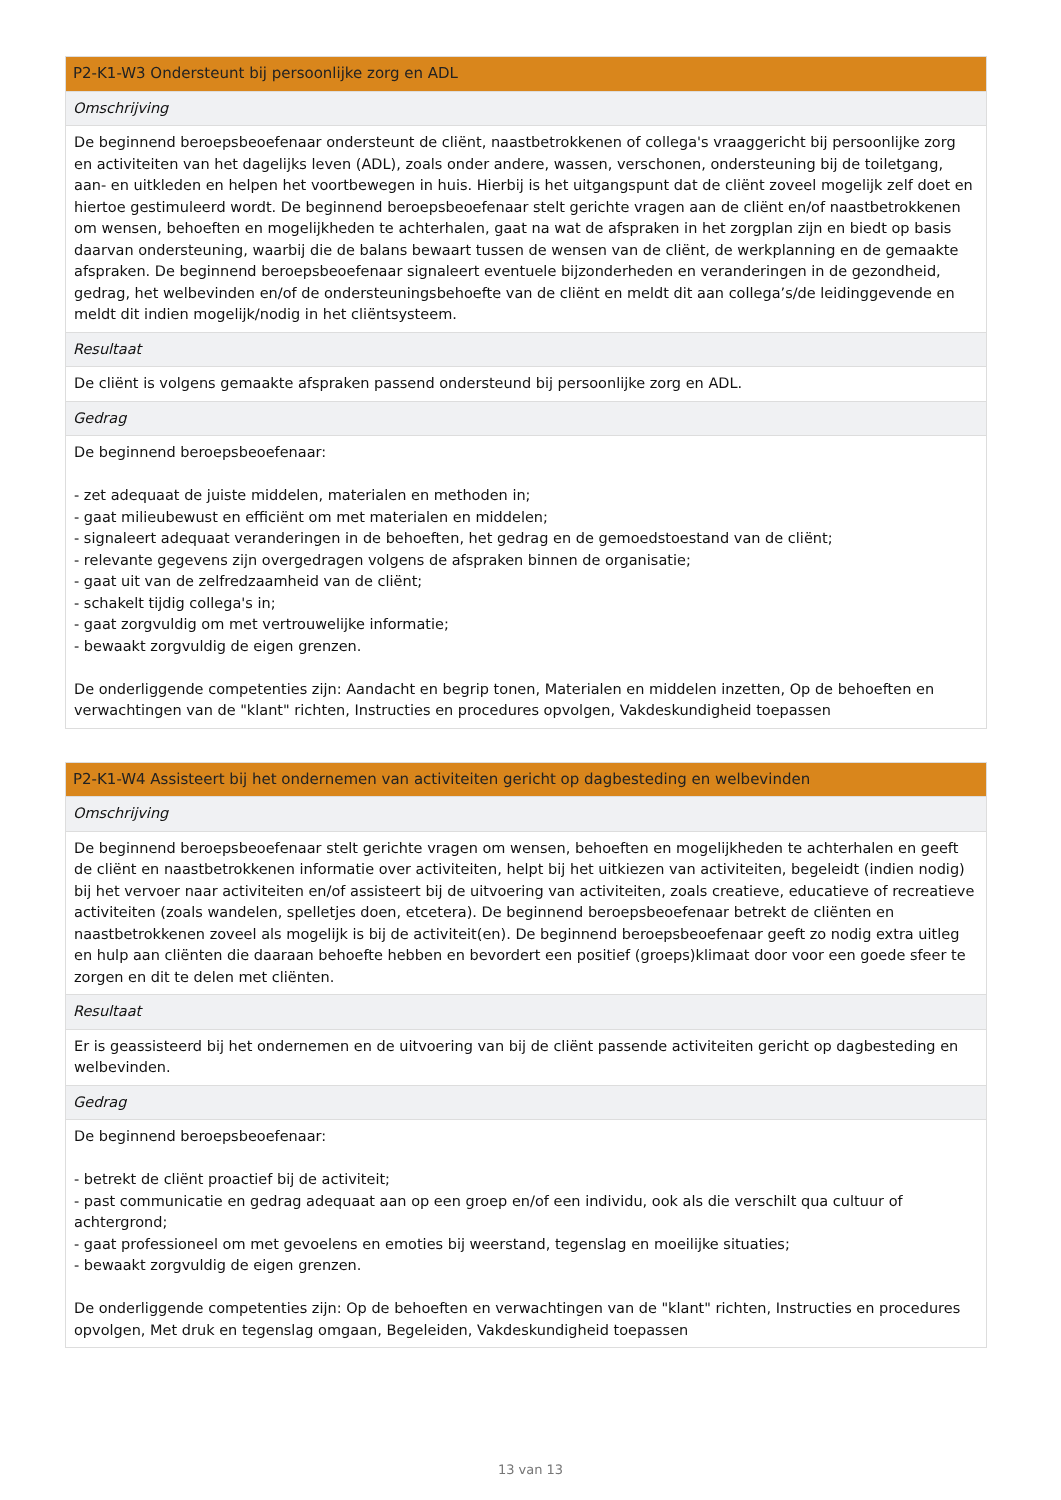| P2-K1-W3 Ondersteunt bij persoonlijke zorg en ADL |
| --- |
| Omschrijving |
| De beginnend beroepsbeoefenaar ondersteunt de cliënt, naastbetrokkenen of collega's vraaggericht bij persoonlijke zorg en activiteiten van het dagelijks leven (ADL), zoals onder andere, wassen, verschonen, ondersteuning bij de toiletgang, aan- en uitkleden en helpen het voortbewegen in huis. Hierbij is het uitgangspunt dat de cliënt zoveel mogelijk zelf doet en hiertoe gestimuleerd wordt. De beginnend beroepsbeoefenaar stelt gerichte vragen aan de cliënt en/of naastbetrokkenen om wensen, behoeften en mogelijkheden te achterhalen, gaat na wat de afspraken in het zorgplan zijn en biedt op basis daarvan ondersteuning, waarbij die de balans bewaart tussen de wensen van de cliënt, de werkplanning en de gemaakte afspraken. De beginnend beroepsbeoefenaar signaleert eventuele bijzonderheden en veranderingen in de gezondheid, gedrag, het welbevinden en/of de ondersteuningsbehoefte van de cliënt en meldt dit aan collega’s/de leidinggevende en meldt dit indien mogelijk/nodig in het cliëntsysteem. |
| Resultaat |
| De cliënt is volgens gemaakte afspraken passend ondersteund bij persoonlijke zorg en ADL. |
| Gedrag |
| De beginnend beroepsbeoefenaar: - zet adequaat de juiste middelen, materialen en methoden in; - gaat milieubewust en efficiënt om met materialen en middelen; - signaleert adequaat veranderingen in de behoeften, het gedrag en de gemoedstoestand van de cliënt; - relevante gegevens zijn overgedragen volgens de afspraken binnen de organisatie; - gaat uit van de zelfredzaamheid van de cliënt; - schakelt tijdig collega's in; - gaat zorgvuldig om met vertrouwelijke informatie; - bewaakt zorgvuldig de eigen grenzen. De onderliggende competenties zijn: Aandacht en begrip tonen, Materialen en middelen inzetten, Op de behoeften en verwachtingen van de "klant" richten, Instructies en procedures opvolgen, Vakdeskundigheid toepassen |
| P2-K1-W4 Assisteert bij het ondernemen van activiteiten gericht op dagbesteding en welbevinden |
| --- |
| Omschrijving |
| De beginnend beroepsbeoefenaar stelt gerichte vragen om wensen, behoeften en mogelijkheden te achterhalen en geeft de cliënt en naastbetrokkenen informatie over activiteiten, helpt bij het uitkiezen van activiteiten, begeleidt (indien nodig) bij het vervoer naar activiteiten en/of assisteert bij de uitvoering van activiteiten, zoals creatieve, educatieve of recreatieve activiteiten (zoals wandelen, spelletjes doen, etcetera). De beginnend beroepsbeoefenaar betrekt de cliënten en naastbetrokkenen zoveel als mogelijk is bij de activiteit(en). De beginnend beroepsbeoefenaar geeft zo nodig extra uitleg en hulp aan cliënten die daaraan behoefte hebben en bevordert een positief (groeps)klimaat door voor een goede sfeer te zorgen en dit te delen met cliënten. |
| Resultaat |
| Er is geassisteerd bij het ondernemen en de uitvoering van bij de cliënt passende activiteiten gericht op dagbesteding en welbevinden. |
| Gedrag |
| De beginnend beroepsbeoefenaar: - betrekt de cliënt proactief bij de activiteit; - past communicatie en gedrag adequaat aan op een groep en/of een individu, ook als die verschilt qua cultuur of achtergrond; - gaat professioneel om met gevoelens en emoties bij weerstand, tegenslag en moeilijke situaties; - bewaakt zorgvuldig de eigen grenzen. De onderliggende competenties zijn: Op de behoeften en verwachtingen van de "klant" richten, Instructies en procedures opvolgen, Met druk en tegenslag omgaan, Begeleiden, Vakdeskundigheid toepassen |
13 van 13